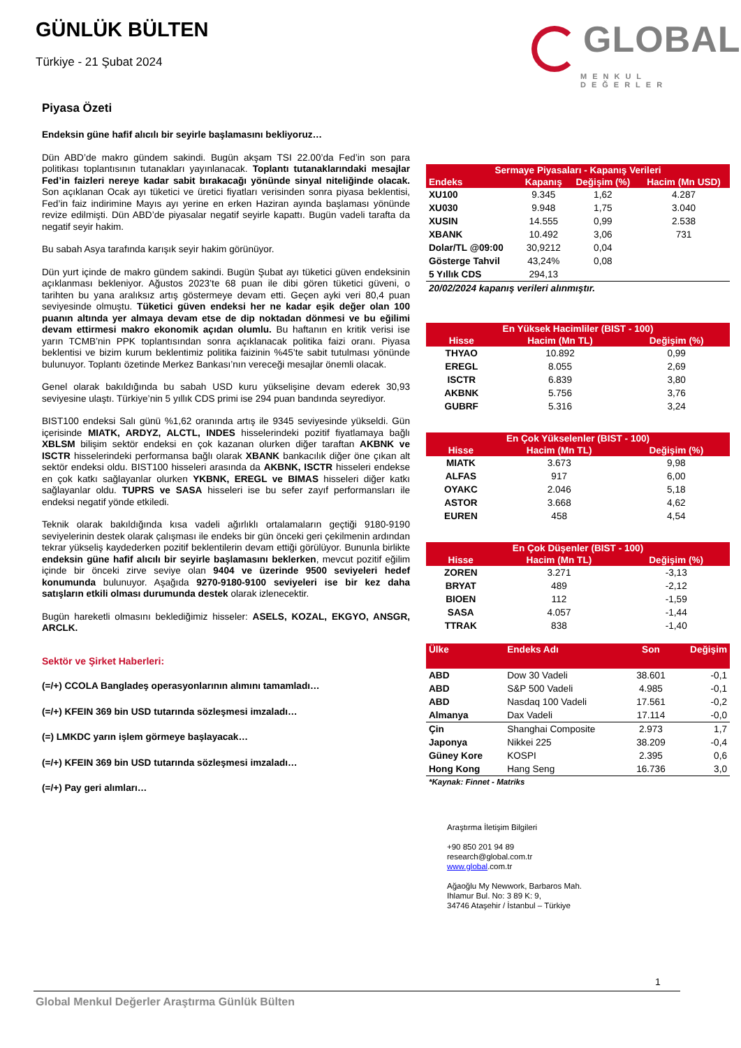GÜNLÜK BÜLTEN
Türkiye - 21 Şubat 2024
GLOBAL
MENKUL DEĞERLER
Piyasa Özeti
Endeksin güne hafif alıcılı bir seyirle başlamasını bekliyoruz…
Dün ABD’de makro gündem sakindi. Bugün akşam TSI 22.00’da Fed’in son para politikası toplantısının tutanakları yayınlanacak. Toplantı tutanaklarındaki mesajlar Fed’in faizleri nereye kadar sabit bırakacağı yönünde sinyal niteliğinde olacak. Son açıklanan Ocak ayı tüketici ve üretici fiyatları verisinden sonra piyasa beklentisi, Fed’in faiz indirimine Mayıs ayı yerine en erken Haziran ayında başlaması yönünde revize edilmişti. Dün ABD’de piyasalar negatif seyirle kapattı. Bugün vadeli tarafta da negatif seyir hakim.
Bu sabah Asya tarafında karışık seyir hakim görünüyor.
Dün yurt içinde de makro gündem sakindi. Bugün Şubat ayı tüketici güven endeksinin açıklanması bekleniyor. Ağustos 2023’te 68 puan ile dibi gören tüketici güveni, o tarihten bu yana aralıksız artış göstermeye devam etti. Geçen ayki veri 80,4 puan seviyesinde olmuştu. Tüketici güven endeksi her ne kadar eşik değer olan 100 puanın altında yer almaya devam etse de dip noktadan dönmesi ve bu eğilimi devam ettirmesi makro ekonomik açıdan olumlu. Bu haftanın en kritik verisi ise yarın TCMB’nin PPK toplantısından sonra açıklanacak politika faizi oranı. Piyasa beklentisi ve bizim kurum beklentimiz politika faizinin %45’te sabit tutulması yönünde bulunuyor. Toplantı özetinde Merkez Bankası’nın vereceği mesajlar önemli olacak.
Genel olarak bakıldığında bu sabah USD kuru yükselişine devam ederek 30,93 seviyesine ulaştı. Türkiye’nin 5 yıllık CDS primi ise 294 puan bandında seyrediyor.
BIST100 endeksi Salı günü %1,62 oranında artış ile 9345 seviyesinde yükseldi. Gün içerisinde MIATK, ARDYZ, ALCTL, INDES hisselerindeki pozitif fiyatlamaya bağlı XBLSM bilişim sektör endeksi en çok kazanan olurken diğer taraftan AKBNK ve ISCTR hisselerindeki performansa bağlı olarak XBANK bankacılık diğer öne çıkan alt sektör endeksi oldu. BIST100 hisseleri arasında da AKBNK, ISCTR hisseleri endekse en çok katkı sağlayanlar olurken YKBNK, EREGL ve BIMAS hisseleri diğer katkı sağlayanlar oldu. TUPRS ve SASA hisseleri ise bu sefer zayıf performansları ile endeksi negatif yönde etkiledi.
Teknik olarak bakıldığında kısa vadeli ağırlıklı ortalamaların geçtiği 9180-9190 seviyelerinin destek olarak çalışması ile endeks bir gün önceki geri çekilmenin ardından tekrar yükseliş kaydederken pozitif beklentilerin devam ettiği görülüyor. Bununla birlikte endeksin güne hafif alıcılı bir seyirle başlamasını beklerken, mevcut pozitif eğilim içinde bir önceki zirve seviye olan 9404 ve üzerinde 9500 seviyeleri hedef konumunda bulunuyor. Aşağıda 9270-9180-9100 seviyeleri ise bir kez daha satışların etkili olması durumunda destek olarak izlenecektir.
Bugün hareketli olmasını beklediğimiz hisseler: ASELS, KOZAL, EKGYO, ANSGR, ARCLK.
Sektör ve Şirket Haberleri:
(=/+) CCOLA Bangladeş operasyonlarının alımını tamamladı…
(=/+) KFEIN 369 bin USD tutarında sözleşmesi imzaladı…
(=) LMKDC yarın işlem görmeye başlayacak…
(=/+) KFEIN 369 bin USD tutarında sözleşmesi imzaladı…
(=/+) Pay geri alımları…
| Sermaye Piyasaları - Kapanış Verileri | | | |
| --- | --- | --- | --- |
| Endeks | Kapanış | Değişim (%) | Hacim (Mn USD) |
| XU100 | 9.345 | 1,62 | 4.287 |
| XU030 | 9.948 | 1,75 | 3.040 |
| XUSIN | 14.555 | 0,99 | 2.538 |
| XBANK | 10.492 | 3,06 | 731 |
| Dolar/TL @09:00 | 30,9212 | 0,04 | |
| Gösterge Tahvil | 43,24% | 0,08 | |
| 5 Yıllık CDS | 294,13 | | |
| 20/02/2024 kapanış verileri alınmıştır. | | | |
| En Yüksek Hacimliler (BIST - 100) | | |
| --- | --- | --- |
| Hisse | Hacim (Mn TL) | Değişim (%) |
| THYAO | 10.892 | 0,99 |
| EREGL | 8.055 | 2,69 |
| ISCTR | 6.839 | 3,80 |
| AKBNK | 5.756 | 3,76 |
| GUBRF | 5.316 | 3,24 |
| En Çok Yükselenler (BIST - 100) | | |
| --- | --- | --- |
| Hisse | Hacim (Mn TL) | Değişim (%) |
| MIATK | 3.673 | 9,98 |
| ALFAS | 917 | 6,00 |
| OYAKC | 2.046 | 5,18 |
| ASTOR | 3.668 | 4,62 |
| EUREN | 458 | 4,54 |
| En Çok Düşenler (BIST - 100) | | |
| --- | --- | --- |
| Hisse | Hacim (Mn TL) | Değişim (%) |
| ZOREN | 3.271 | -3,13 |
| BRYAT | 489 | -2,12 |
| BIOEN | 112 | -1,59 |
| SASA | 4.057 | -1,44 |
| TTRAK | 838 | -1,40 |
| Ülke | Endeks Adı | Son | Değişim |
| --- | --- | --- | --- |
| ABD | Dow 30 Vadeli | 38.601 | -0,1 |
| ABD | S&P 500 Vadeli | 4.985 | -0,1 |
| ABD | Nasdaq 100 Vadeli | 17.561 | -0,2 |
| Almanya | Dax Vadeli | 17.114 | -0,0 |
| Çin | Shanghai Composite | 2.973 | 1,7 |
| Japonya | Nikkei 225 | 38.209 | -0,4 |
| Güney Kore | KOSPI | 2.395 | 0,6 |
| Hong Kong | Hang Seng | 16.736 | 3,0 |
| *Kaynak: Finnet - Matriks | | | |
Araştırma İletişim Bilgileri
+90 850 201 94 89
research@global.com.tr
www.global.com.tr
Ağaoğlu My Newwork, Barbaros Mah.
Ihlamur Bul. No: 3 89 K: 9,
34746 Ataşehir / İstanbul – Türkiye
1
Global Menkul Değerler Araştırma Günlük Bülten